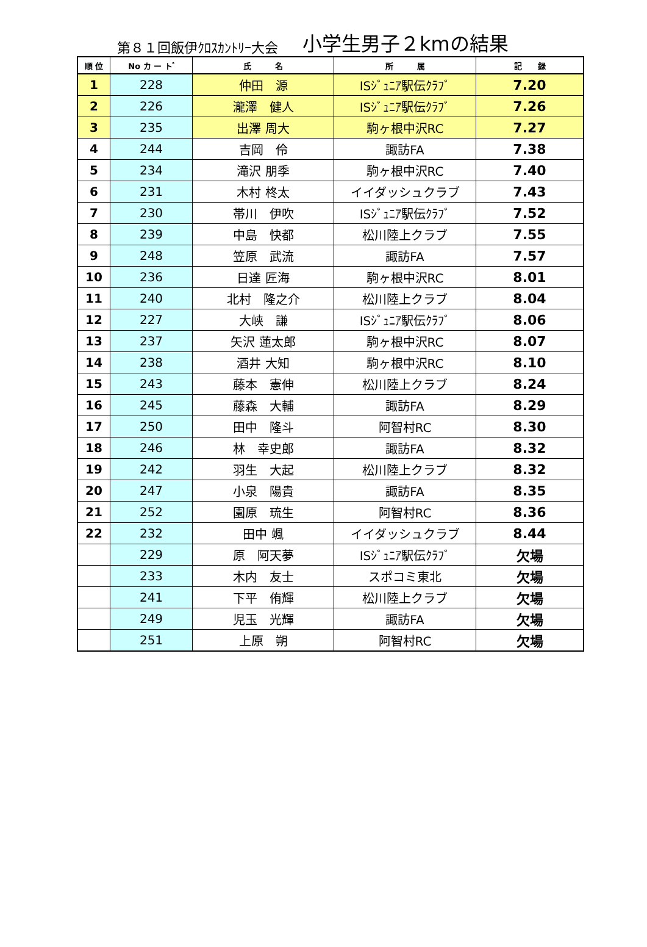第８１回飯伊ｸﾛｽｶﾝﾄﾘｰ大会 小学生男子２kmの結果
| 順 位 | No カ ー ト ゙ | 氏 名 | 所 属 | 記 録 |
| --- | --- | --- | --- | --- |
| 1 | 228 | 仲田 源 | ISｼﾞｭﾆｱ駅伝ｸﾗﾌﾞ | 7.20 |
| 2 | 226 | 瀧澤 健人 | ISｼﾞｭﾆｱ駅伝ｸﾗﾌﾞ | 7.26 |
| 3 | 235 | 出澤 周大 | 駒ヶ根中沢RC | 7.27 |
| 4 | 244 | 吉岡 伶 | 諏訪FA | 7.38 |
| 5 | 234 | 滝沢 朋季 | 駒ヶ根中沢RC | 7.40 |
| 6 | 231 | 木村 柊太 | イイダッシュクラブ | 7.43 |
| 7 | 230 | 帯川 伊吹 | ISｼﾞｭﾆｱ駅伝ｸﾗﾌﾞ | 7.52 |
| 8 | 239 | 中島 快都 | 松川陸上クラブ | 7.55 |
| 9 | 248 | 笠原 武流 | 諏訪FA | 7.57 |
| 10 | 236 | 日達 匠海 | 駒ヶ根中沢RC | 8.01 |
| 11 | 240 | 北村 隆之介 | 松川陸上クラブ | 8.04 |
| 12 | 227 | 大峡 謙 | ISｼﾞｭﾆｱ駅伝ｸﾗﾌﾞ | 8.06 |
| 13 | 237 | 矢沢 蓮太郎 | 駒ヶ根中沢RC | 8.07 |
| 14 | 238 | 酒井 大知 | 駒ヶ根中沢RC | 8.10 |
| 15 | 243 | 藤本 憲伸 | 松川陸上クラブ | 8.24 |
| 16 | 245 | 藤森 大輔 | 諏訪FA | 8.29 |
| 17 | 250 | 田中 隆斗 | 阿智村RC | 8.30 |
| 18 | 246 | 林 幸史郎 | 諏訪FA | 8.32 |
| 19 | 242 | 羽生 大起 | 松川陸上クラブ | 8.32 |
| 20 | 247 | 小泉 陽貴 | 諏訪FA | 8.35 |
| 21 | 252 | 園原 琉生 | 阿智村RC | 8.36 |
| 22 | 232 | 田中 颯 | イイダッシュクラブ | 8.44 |
| | 229 | 原 阿天夢 | ISｼﾞｭﾆｱ駅伝ｸﾗﾌﾞ | 欠場 |
| | 233 | 木内 友士 | スポコミ東北 | 欠場 |
| | 241 | 下平 侑輝 | 松川陸上クラブ | 欠場 |
| | 249 | 児玉 光輝 | 諏訪FA | 欠場 |
| | 251 | 上原 朔 | 阿智村RC | 欠場 |